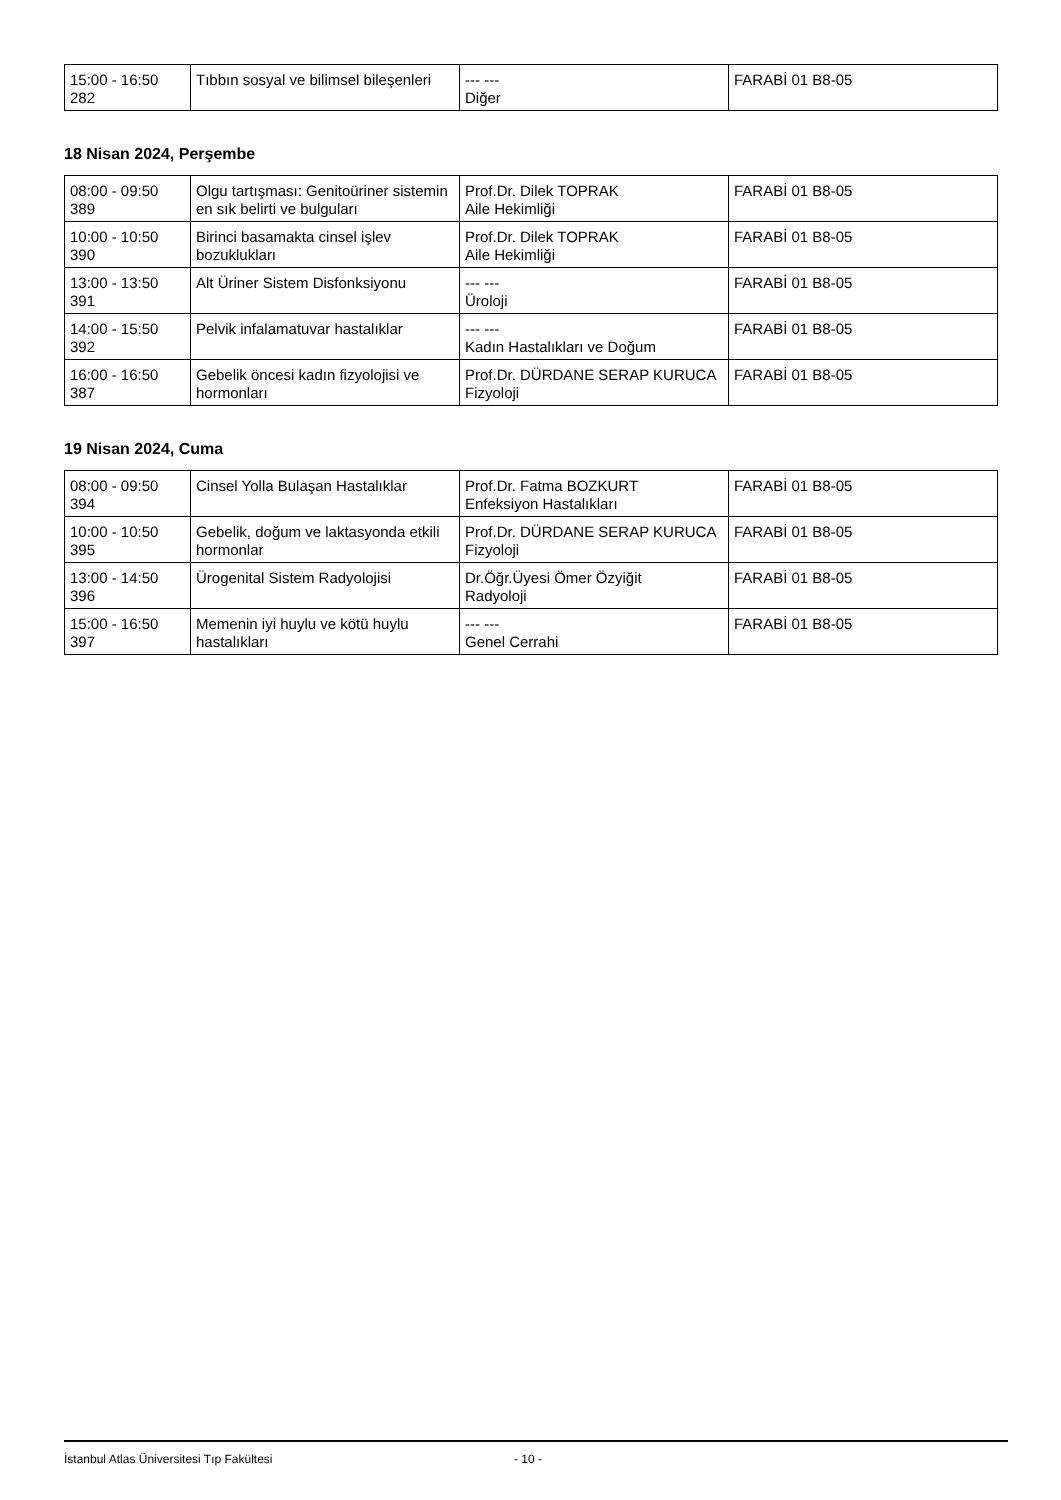| 15:00 - 16:50 282 | Tıbbın sosyal ve bilimsel bileşenleri | --- --- Diğer | FARABİ 01 B8-05 |
18 Nisan 2024, Perşembe
| 08:00 - 09:50 389 | Olgu tartışması: Genitoüriner sistemin en sık belirti ve bulguları | Prof.Dr. Dilek TOPRAK Aile Hekimliği | FARABİ 01 B8-05 |
| 10:00 - 10:50 390 | Birinci basamakta cinsel işlev bozuklukları | Prof.Dr. Dilek TOPRAK Aile Hekimliği | FARABİ 01 B8-05 |
| 13:00 - 13:50 391 | Alt Üriner Sistem Disfonksiyonu | --- --- Üroloji | FARABİ 01 B8-05 |
| 14:00 - 15:50 392 | Pelvik infalamatuvar hastalıklar | --- --- Kadın Hastalıkları ve Doğum | FARABİ 01 B8-05 |
| 16:00 - 16:50 387 | Gebelik öncesi kadın fizyolojisi ve hormonları | Prof.Dr. DÜRDANE SERAP KURUCA Fizyoloji | FARABİ 01 B8-05 |
19 Nisan 2024, Cuma
| 08:00 - 09:50 394 | Cinsel Yolla Bulaşan Hastalıklar | Prof.Dr. Fatma BOZKURT Enfeksiyon Hastalıkları | FARABİ 01 B8-05 |
| 10:00 - 10:50 395 | Gebelik, doğum ve laktasyonda etkili hormonlar | Prof.Dr. DÜRDANE SERAP KURUCA Fizyoloji | FARABİ 01 B8-05 |
| 13:00 - 14:50 396 | Ürogenital Sistem Radyolojisi | Dr.Öğr.Üyesi Ömer Özyiğit Radyoloji | FARABİ 01 B8-05 |
| 15:00 - 16:50 397 | Memenin iyi huylu ve kötü huylu hastalıkları | --- --- Genel Cerrahi | FARABİ 01 B8-05 |
İstanbul Atlas Üniversitesi Tıp Fakültesi - 10 -